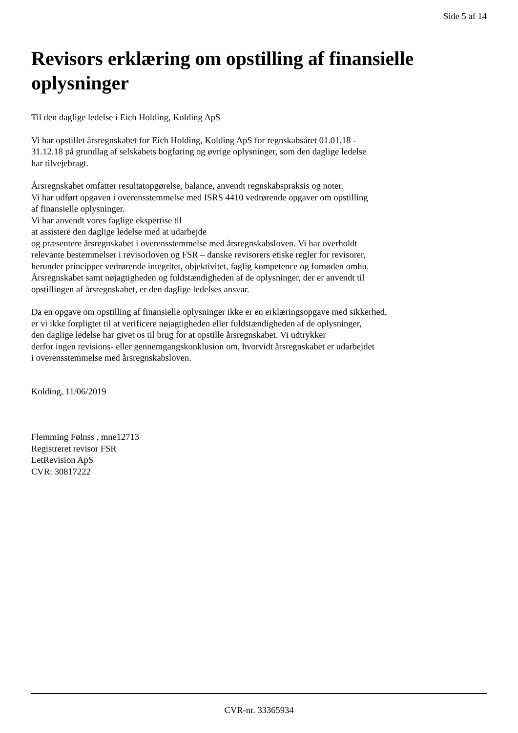Side 5 af 14
Revisors erklæring om opstilling af finansielle oplysninger
Til den daglige ledelse i Eich Holding, Kolding ApS
Vi har opstillet årsregnskabet for Eich Holding, Kolding ApS for regnskabsåret 01.01.18 -
31.12.18 på grundlag af selskabets bogføring og øvrige oplysninger, som den daglige ledelse
har tilvejebragt.
Årsregnskabet omfatter resultatopgørelse, balance, anvendt regnskabspraksis og noter.
Vi har udført opgaven i overensstemmelse med ISRS 4410 vedrørende opgaver om opstilling
af finansielle oplysninger.
Vi har anvendt vores faglige ekspertise til
at assistere den daglige ledelse med at udarbejde
og præsentere årsregnskabet i overensstemmelse med årsregnskabsloven. Vi har overholdt
relevante bestemmelser i revisorloven og FSR – danske revisorers etiske regler for revisorer,
herunder principper vedrørende integritet, objektivitet, faglig kompetence og fornøden omhu.
Årsregnskabet samt nøjagtigheden og fuldstændigheden af de oplysninger, der er anvendt til
opstillingen af årsregnskabet, er den daglige ledelses ansvar.
Da en opgave om opstilling af finansielle oplysninger ikke er en erklæringsopgave med sikkerhed,
er vi ikke forpligtet til at verificere nøjagtigheden eller fuldstændigheden af de oplysninger,
den daglige ledelse har givet os til brug for at opstille årsregnskabet. Vi udtrykker
derfor ingen revisions- eller gennemgangskonklusion om, hvorvidt årsregnskabet er udarbejdet
i overensstemmelse med årsregnskabsloven.
Kolding, 11/06/2019
Flemming Følnss , mne12713
Registreret revisor FSR
LetRevision ApS
CVR: 30817222
CVR-nr. 33365934